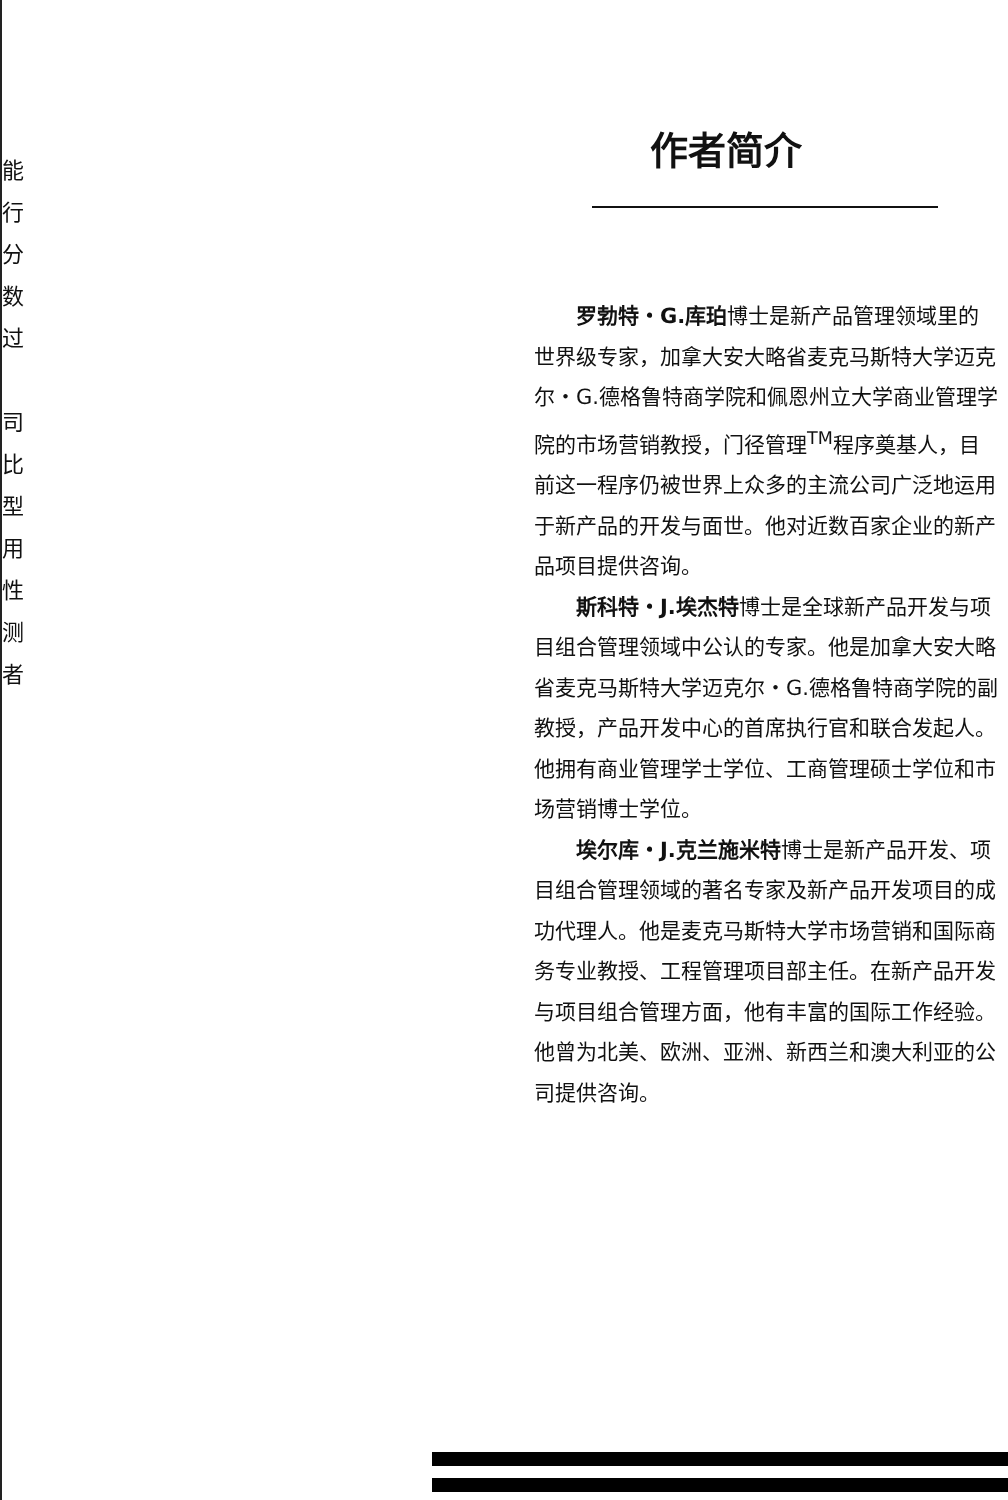能
行
分
数
过
司
比
型
用
性
测
者
作者简介
罗勃特・G.库珀博士是新产品管理领域里的世界级专家，加拿大安大略省麦克马斯特大学迈克尔・G.德格鲁特商学院和佩恩州立大学商业管理学院的市场营销教授，门径管理<sup>TM</sup>程序奠基人，目前这一程序仍被世界上众多的主流公司广泛地运用于新产品的开发与面世。他对近数百家企业的新产品项目提供咨询。
斯科特・J.埃杰特博士是全球新产品开发与项目组合管理领域中公认的专家。他是加拿大安大略省麦克马斯特大学迈克尔・G.德格鲁特商学院的副教授，产品开发中心的首席执行官和联合发起人。他拥有商业管理学士学位、工商管理硕士学位和市场营销博士学位。
埃尔库・J.克兰施米特博士是新产品开发、项目组合管理领域的著名专家及新产品开发项目的成功代理人。他是麦克马斯特大学市场营销和国际商务专业教授、工程管理项目部主任。在新产品开发与项目组合管理方面，他有丰富的国际工作经验。他曾为北美、欧洲、亚洲、新西兰和澳大利亚的公司提供咨询。